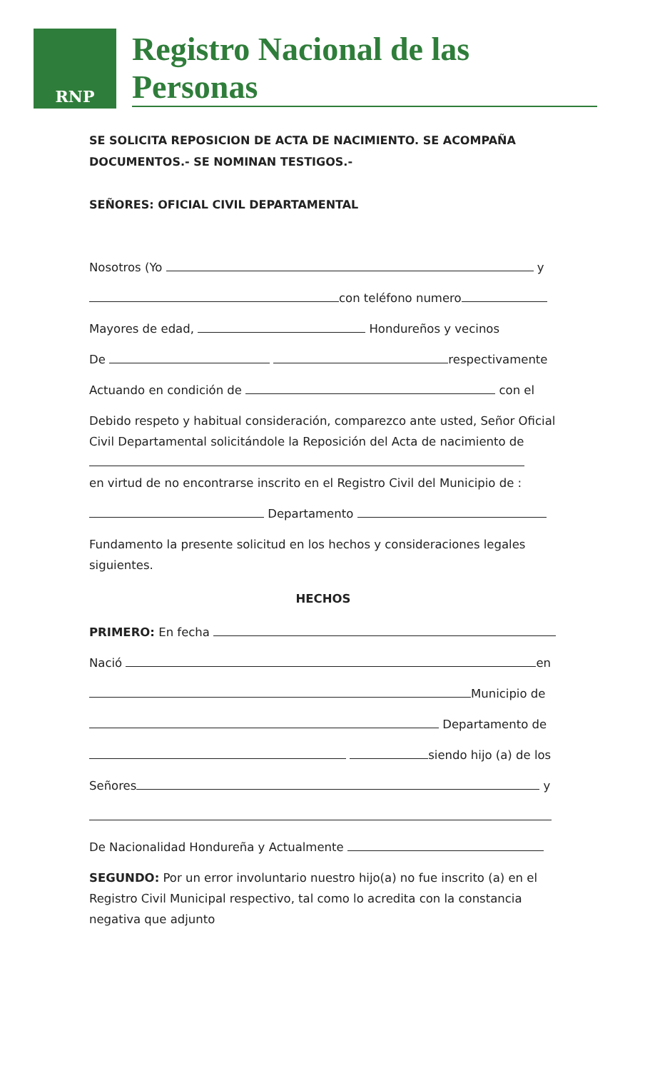RNP
Registro Nacional de las Personas
SE SOLICITA REPOSICION DE ACTA DE NACIMIENTO. SE ACOMPAÑA DOCUMENTOS.- SE NOMINAN TESTIGOS.-
SEÑORES: OFICIAL CIVIL DEPARTAMENTAL
Nosotros (Yo y
con teléfono numero
Mayores de edad, Hondureños y vecinos
De respectivamente
Actuando en condición de con el
Debido respeto y habitual consideración, comparezco ante usted, Señor Oficial Civil Departamental solicitándole la Reposición del Acta de nacimiento de
en virtud de no encontrarse inscrito en el Registro Civil del Municipio de :
Departamento
Fundamento la presente solicitud en los hechos y consideraciones legales siguientes.
HECHOS
PRIMERO: En fecha
Nació en
Municipio de
Departamento de
siendo hijo (a) de los
Señores y
De Nacionalidad Hondureña y Actualmente
SEGUNDO: Por un error involuntario nuestro hijo(a) no fue inscrito (a) en el Registro Civil Municipal respectivo, tal como lo acredita con la constancia negativa que adjunto